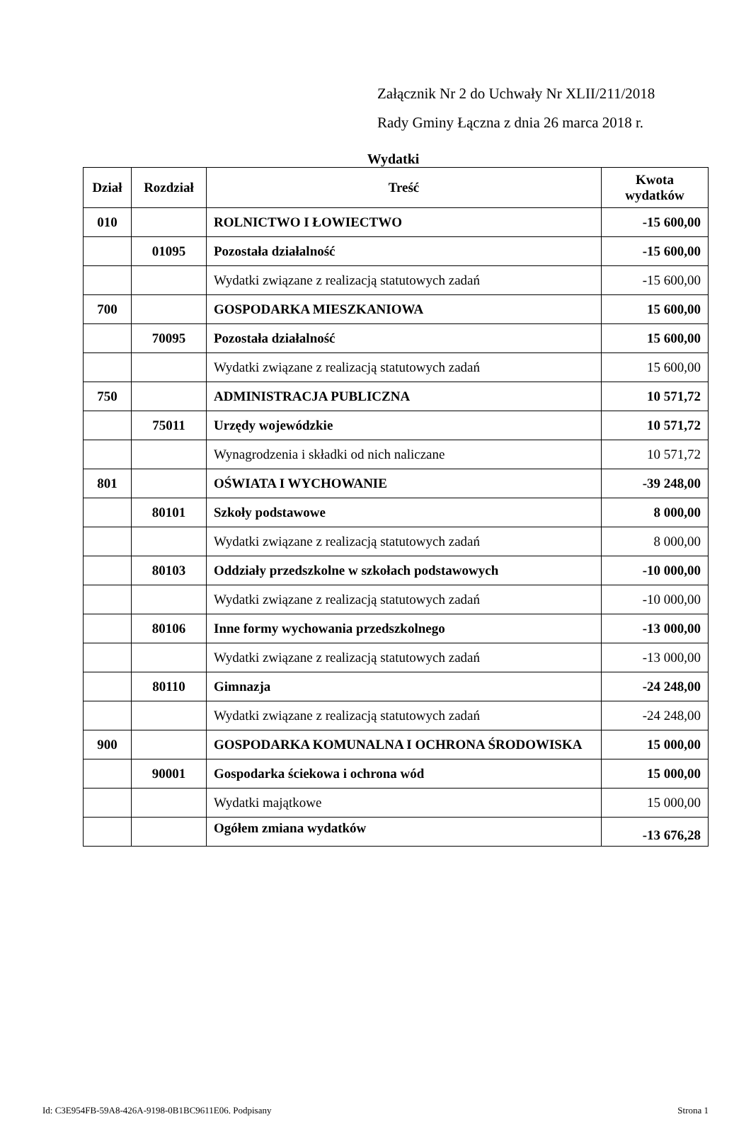Załącznik Nr 2 do Uchwały Nr XLII/211/2018
Rady Gminy Łączna z dnia 26 marca 2018 r.
Wydatki
| Dział | Rozdział | Treść | Kwota wydatków |
| --- | --- | --- | --- |
| 010 | | ROLNICTWO I ŁOWIECTWO | -15 600,00 |
| | 01095 | Pozostała działalność | -15 600,00 |
| | | Wydatki związane z realizacją statutowych zadań | -15 600,00 |
| 700 | | GOSPODARKA MIESZKANIOWA | 15 600,00 |
| | 70095 | Pozostała działalność | 15 600,00 |
| | | Wydatki związane z realizacją statutowych zadań | 15 600,00 |
| 750 | | ADMINISTRACJA PUBLICZNA | 10 571,72 |
| | 75011 | Urzędy wojewódzkie | 10 571,72 |
| | | Wynagrodzenia i składki od nich naliczane | 10 571,72 |
| 801 | | OŚWIATA I WYCHOWANIE | -39 248,00 |
| | 80101 | Szkoły podstawowe | 8 000,00 |
| | | Wydatki związane z realizacją statutowych zadań | 8 000,00 |
| | 80103 | Oddziały przedszkolne w szkołach podstawowych | -10 000,00 |
| | | Wydatki związane z realizacją statutowych zadań | -10 000,00 |
| | 80106 | Inne formy wychowania przedszkolnego | -13 000,00 |
| | | Wydatki związane z realizacją statutowych zadań | -13 000,00 |
| | 80110 | Gimnazja | -24 248,00 |
| | | Wydatki związane z realizacją statutowych zadań | -24 248,00 |
| 900 | | GOSPODARKA KOMUNALNA I OCHRONA ŚRODOWISKA | 15 000,00 |
| | 90001 | Gospodarka ściekowa i ochrona wód | 15 000,00 |
| | | Wydatki majątkowe | 15 000,00 |
| | | Ogółem zmiana wydatków | -13 676,28 |
Id: C3E954FB-59A8-426A-9198-0B1BC9611E06. Podpisany Strona 1